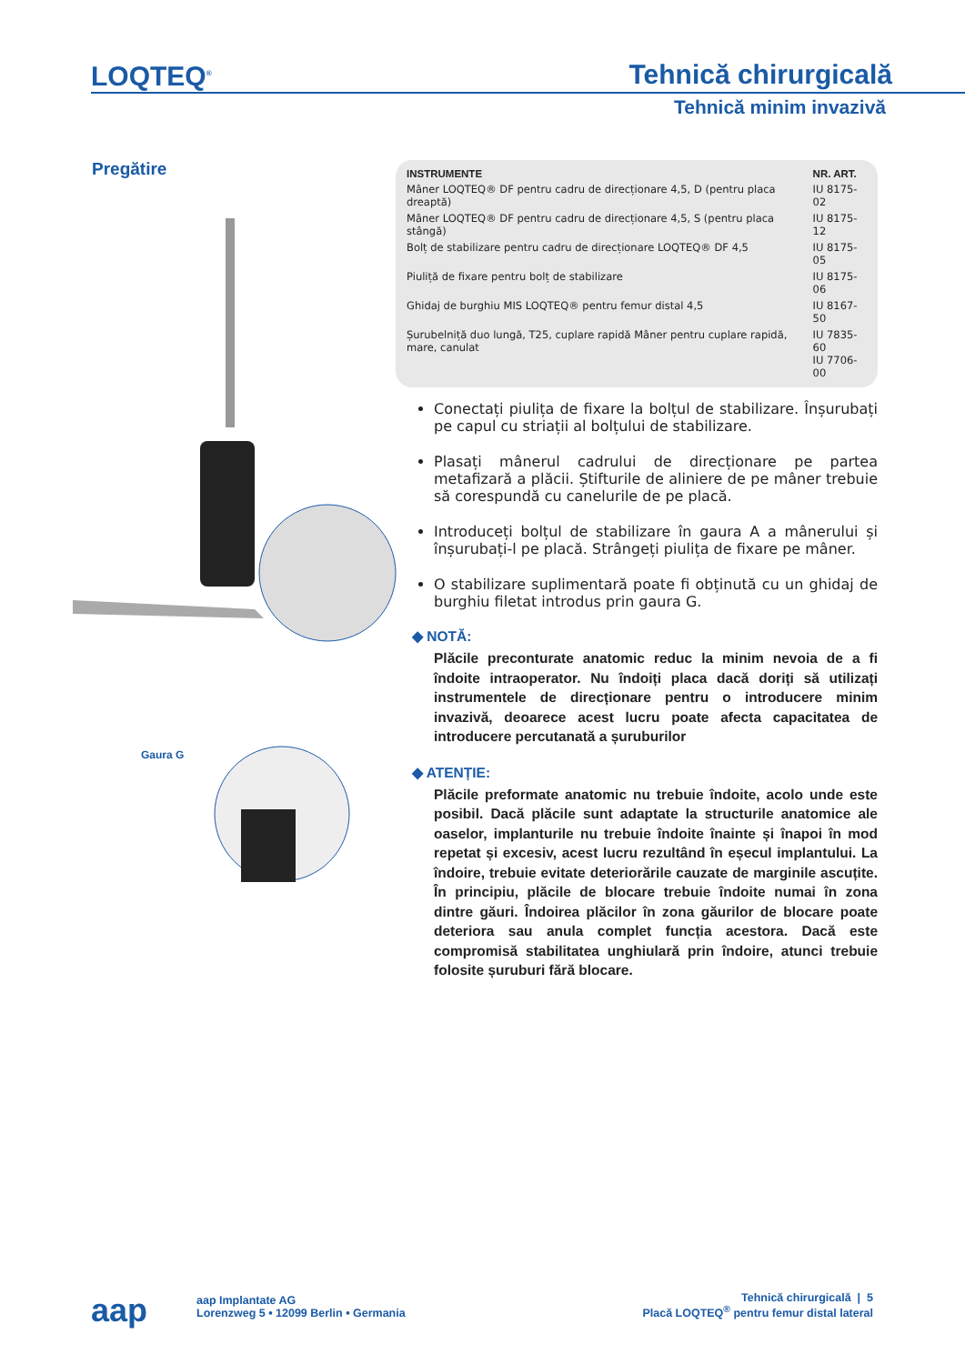LOQTEQ<sup>®</sup> Tehnică chirurgicală
Tehnică minim invazivă
Pregătire
Gaura G
| INSTRUMENTE | NR. ART. |
| --- | --- |
| Mâner LOQTEQ® DF pentru cadru de direcționare 4,5, D (pentru placa dreaptă) | IU 8175-02 |
| Mâner LOQTEQ® DF pentru cadru de direcționare 4,5, S (pentru placa stângă) | IU 8175-12 |
| Bolț de stabilizare pentru cadru de direcționare LOQTEQ® DF 4,5 | IU 8175-05 |
| Piuliță de fixare pentru bolț de stabilizare | IU 8175-06 |
| Ghidaj de burghiu MIS LOQTEQ® pentru femur distal 4,5 | IU 8167-50 |
| Șurubelniță duo lungă, T25, cuplare rapidă Mâner pentru cuplare rapidă, mare, canulat | IU 7835-60 IU 7706-00 |
Conectați piulița de fixare la bolțul de stabilizare. Înșurubați pe capul cu striații al bolțului de stabilizare.
Plasați mânerul cadrului de direcționare pe partea metafizară a plăcii. Știfturile de aliniere de pe mâner trebuie să corespundă cu canelurile de pe placă.
Introduceți bolțul de stabilizare în gaura A a mânerului și înșurubați-l pe placă. Strângeți piulița de fixare pe mâner.
O stabilizare suplimentară poate fi obținută cu un ghidaj de burghiu filetat introdus prin gaura G.
◆ NOTĂ:
Plăcile preconturate anatomic reduc la minim nevoia de a fi îndoite intraoperator. Nu îndoiți placa dacă doriți să utilizați instrumentele de direcționare pentru o introducere minim invazivă, deoarece acest lucru poate afecta capacitatea de introducere percutanată a șuruburilor
◆ ATENȚIE:
Plăcile preformate anatomic nu trebuie îndoite, acolo unde este posibil. Dacă plăcile sunt adaptate la structurile anatomice ale oaselor, implanturile nu trebuie îndoite înainte și înapoi în mod repetat și excesiv, acest lucru rezultând în eșecul implantului. La îndoire, trebuie evitate deteriorările cauzate de marginile ascuțite. În principiu, plăcile de blocare trebuie îndoite numai în zona dintre găuri. Îndoirea plăcilor în zona găurilor de blocare poate deteriora sau anula complet funcția acestora. Dacă este compromisă stabilitatea unghiulară prin îndoire, atunci trebuie folosite șuruburi fără blocare.
aap
aap Implantate AG
Lorenzweg 5 • 12099 Berlin • Germania
Tehnică chirurgicală | 5
Placă LOQTEQ<sup>®</sup> pentru femur distal lateral